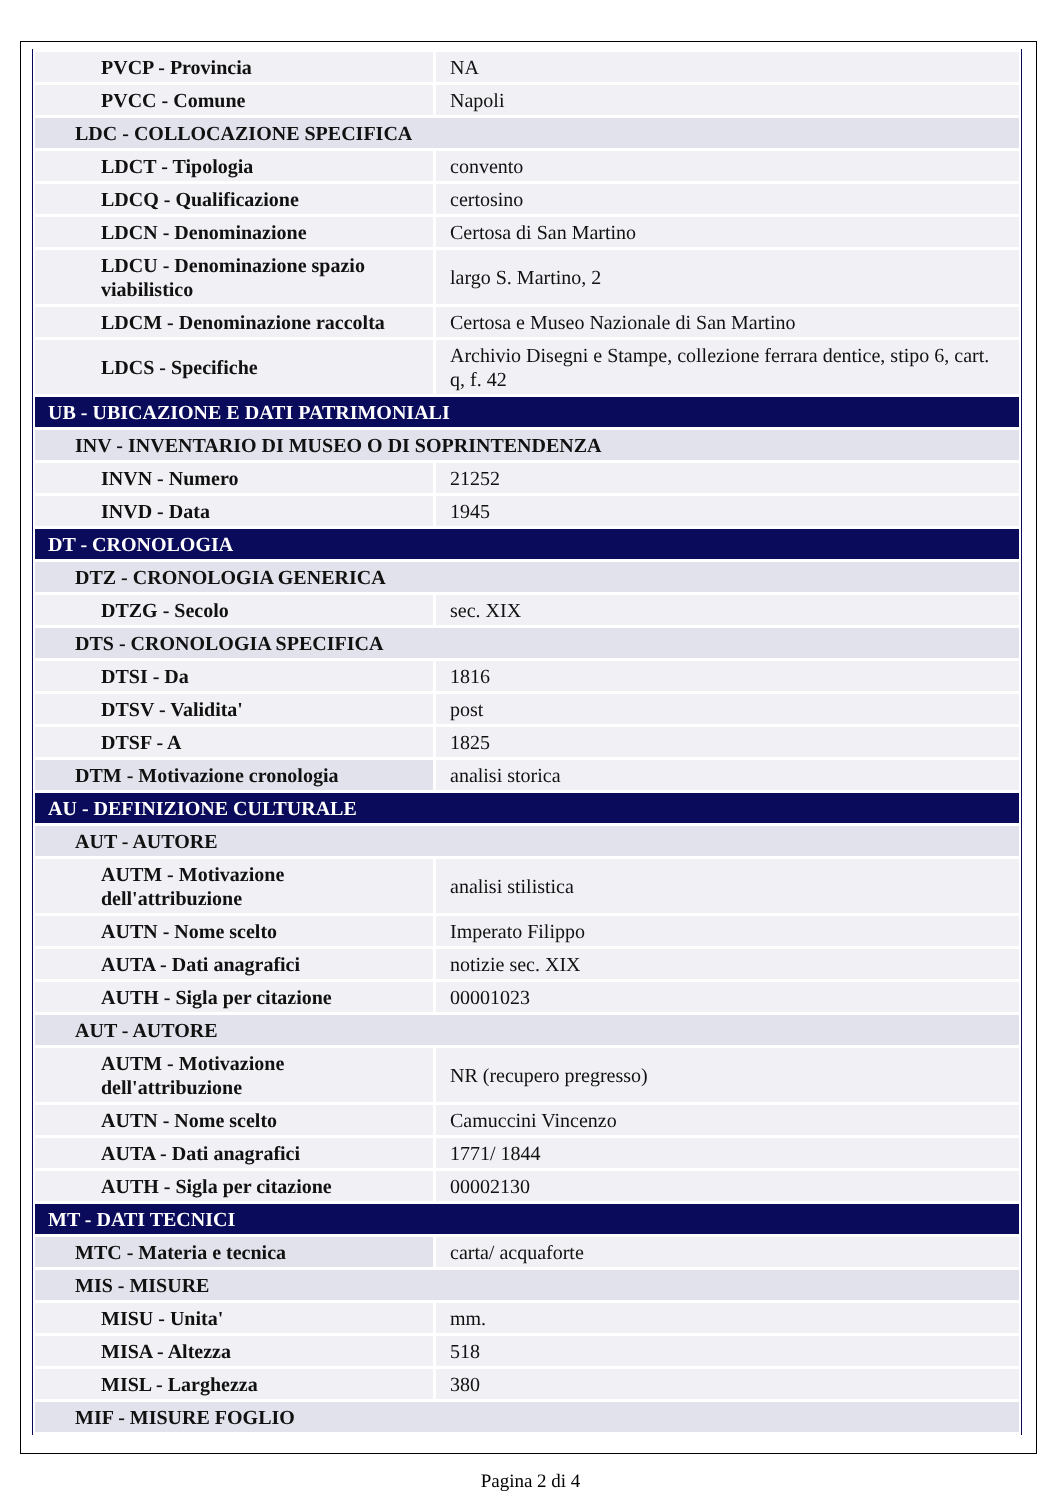| PVCP - Provincia | NA |
| PVCC - Comune | Napoli |
| LDC - COLLOCAZIONE SPECIFICA | |
| LDCT - Tipologia | convento |
| LDCQ - Qualificazione | certosino |
| LDCN - Denominazione | Certosa di San Martino |
| LDCU - Denominazione spazio viabilistico | largo S. Martino, 2 |
| LDCM - Denominazione raccolta | Certosa e Museo Nazionale di San Martino |
| LDCS - Specifiche | Archivio Disegni e Stampe, collezione ferrara dentice, stipo 6, cart. q, f. 42 |
| UB - UBICAZIONE E DATI PATRIMONIALI | |
| INV - INVENTARIO DI MUSEO O DI SOPRINTENDENZA | |
| INVN - Numero | 21252 |
| INVD - Data | 1945 |
| DT - CRONOLOGIA | |
| DTZ - CRONOLOGIA GENERICA | |
| DTZG - Secolo | sec. XIX |
| DTS - CRONOLOGIA SPECIFICA | |
| DTSI - Da | 1816 |
| DTSV - Validita' | post |
| DTSF - A | 1825 |
| DTM - Motivazione cronologia | analisi storica |
| AU - DEFINIZIONE CULTURALE | |
| AUT - AUTORE | |
| AUTM - Motivazione dell'attribuzione | analisi stilistica |
| AUTN - Nome scelto | Imperato Filippo |
| AUTA - Dati anagrafici | notizie sec. XIX |
| AUTH - Sigla per citazione | 00001023 |
| AUT - AUTORE | |
| AUTM - Motivazione dell'attribuzione | NR (recupero pregresso) |
| AUTN - Nome scelto | Camuccini Vincenzo |
| AUTA - Dati anagrafici | 1771/ 1844 |
| AUTH - Sigla per citazione | 00002130 |
| MT - DATI TECNICI | |
| MTC - Materia e tecnica | carta/ acquaforte |
| MIS - MISURE | |
| MISU - Unita' | mm. |
| MISA - Altezza | 518 |
| MISL - Larghezza | 380 |
| MIF - MISURE FOGLIO | |
Pagina 2 di 4